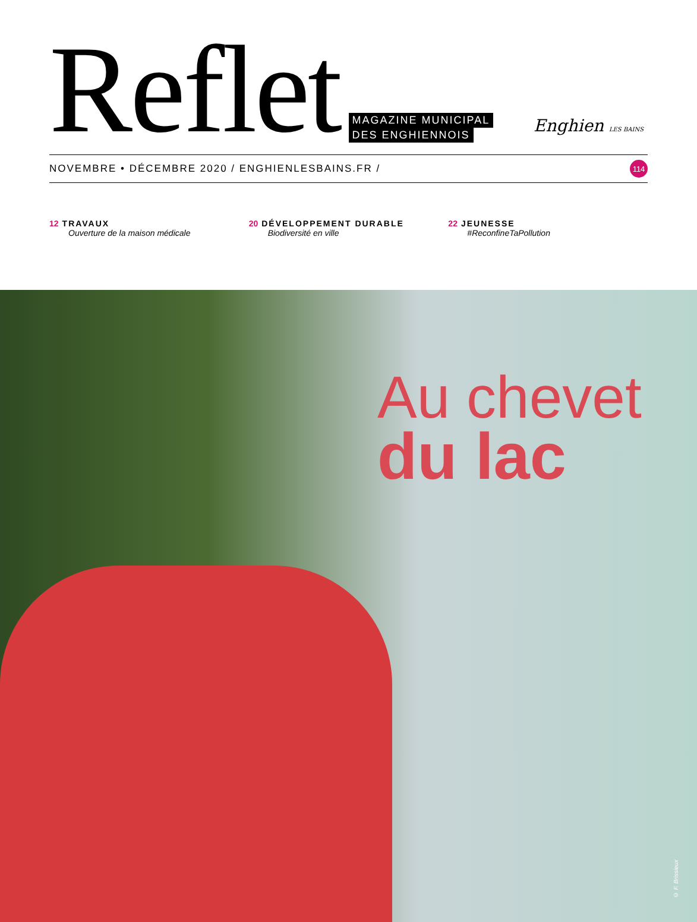Reflet MAGAZINE MUNICIPAL
DES ENGHIENNOIS
Enghien LES BAINS
NOVEMBRE • DÉCEMBRE 2020 / ENGHIENLESBAINS.FR / 114
12 TRAVAUX
Ouverture de la maison médicale
20 DÉVELOPPEMENT DURABLE
Biodiversité en ville
22 JEUNESSE
#ReconfineTaPollution
Au chevet
du lac
© F. Brissieux